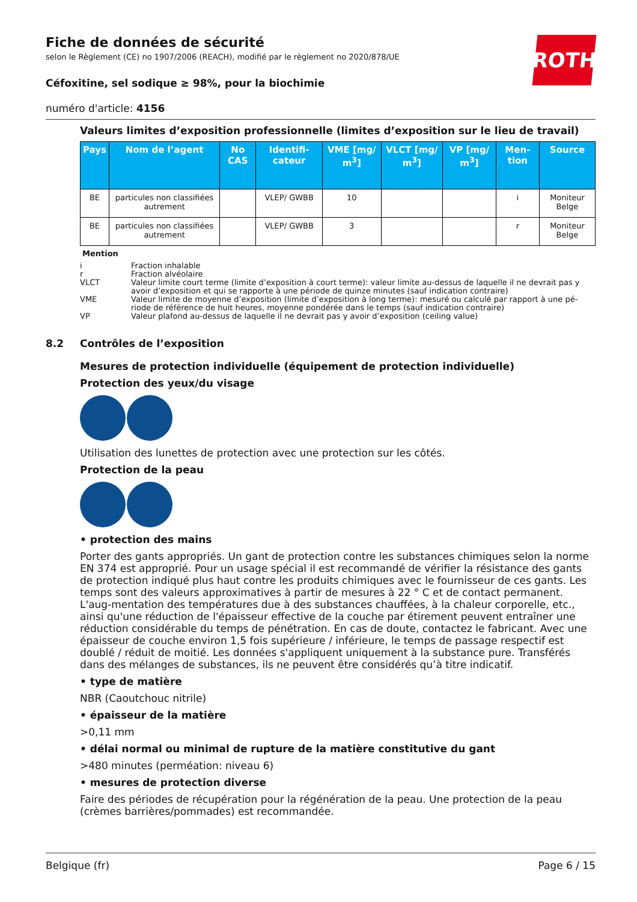ROTH
Fiche de données de sécurité
selon le Règlement (CE) no 1907/2006 (REACH), modifié par le règlement no 2020/878/UE
Céfoxitine, sel sodique ≥ 98%, pour la biochimie
numéro d'article: 4156
Valeurs limites d’exposition professionnelle (limites d’exposition sur le lieu de travail)
| Pays | Nom de l’agent | No CAS | Identifi-cateur | VME [mg/ m<sup>3</sup>] | VLCT [mg/ m<sup>3</sup>] | VP [mg/ m<sup>3</sup>] | Men-tion | Source |
| --- | --- | --- | --- | --- | --- | --- | --- | --- |
| BE | particules non classifiées autrement | | VLEP/ GWBB | 10 | | | i | Moniteur Belge |
| BE | particules non classifiées autrement | | VLEP/ GWBB | 3 | | | r | Moniteur Belge |
Mention
i Fraction inhalable
r Fraction alvéolaire
VLCT Valeur limite court terme (limite d’exposition à court terme): valeur limite au-dessus de laquelle il ne devrait pas y avoir d’exposition et qui se rapporte à une période de quinze minutes (sauf indication contraire)
VME Valeur limite de moyenne d’exposition (limite d’exposition à long terme): mesuré ou calculé par rapport à une pé-riode de référence de huit heures, moyenne pondérée dans le temps (sauf indication contraire)
VP Valeur plafond au-dessus de laquelle il ne devrait pas y avoir d’exposition (ceiling value)
8.2 Contrôles de l’exposition
Mesures de protection individuelle (équipement de protection individuelle)
Protection des yeux/du visage
Utilisation des lunettes de protection avec une protection sur les côtés.
Protection de la peau
• protection des mains
Porter des gants appropriés. Un gant de protection contre les substances chimiques selon la norme EN 374 est approprié. Pour un usage spécial il est recommandé de vérifier la résistance des gants de protection indiqué plus haut contre les produits chimiques avec le fournisseur de ces gants. Les temps sont des valeurs approximatives à partir de mesures à 22 ° C et de contact permanent. L'aug-mentation des températures due à des substances chauffées, à la chaleur corporelle, etc., ainsi qu'une réduction de l'épaisseur effective de la couche par étirement peuvent entraîner une réduction considérable du temps de pénétration. En cas de doute, contactez le fabricant. Avec une épaisseur de couche environ 1,5 fois supérieure / inférieure, le temps de passage respectif est doublé / réduit de moitié. Les données s'appliquent uniquement à la substance pure. Transférés dans des mélanges de substances, ils ne peuvent être considérés qu’à titre indicatif.
• type de matière
NBR (Caoutchouc nitrile)
• épaisseur de la matière
>0,11 mm
• délai normal ou minimal de rupture de la matière constitutive du gant
>480 minutes (perméation: niveau 6)
• mesures de protection diverse
Faire des périodes de récupération pour la régénération de la peau. Une protection de la peau (crèmes barrières/pommades) est recommandée.
Belgique (fr) Page 6 / 15